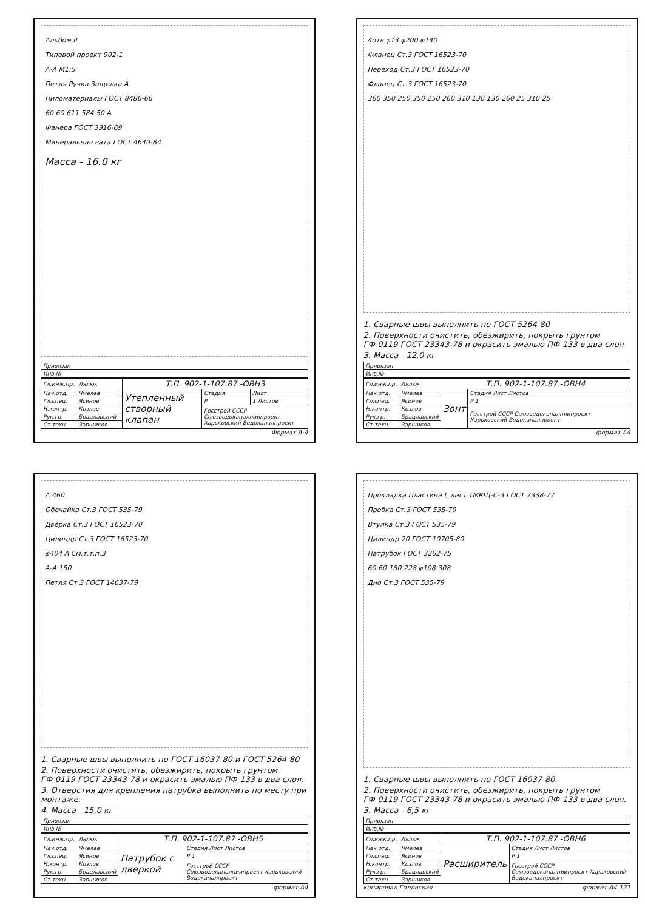Альбом II
Типовой проект 902-1
А-А М1:5
Петля Ручка Защелка А
Пиломатериалы ГОСТ 8486-66
60 60 611 584 50 А
Фанера ГОСТ 3916-69
Минеральная вата ГОСТ 4640-84
Масса - 16.0 кг
| Привязан |
| Инв.№ |
| Гл.инж.пр. | Лялюк | | Т.П. 902-1-107.87 -ОВН3 | | |
| Нач.отд. | Чмелев | | Утепленный створный клапан | Стадия | Лист |
| Гл.спец. | Ясинов | | | Р | 1 Листов |
| Н.контр. | Козлов | | | Госстрой СССР Союзводоканалниипроект Харьковский Водоканалпроект | |
| Рук.гр. | Брацлавский | | | | |
| Ст.техн. | Зарщиков | | | | |
Формат А-4
4отв.φ13 φ200 φ140
Фланец Ст.3 ГОСТ 16523-70
Переход Ст.3 ГОСТ 16523-70
Фланец Ст.3 ГОСТ 16523-70
360 350 250 350 250 260 310 130 130 260 25 310 25
1. Сварные швы выполнить по ГОСТ 5264-80
2. Поверхности очистить, обезжирить, покрыть грунтом ГФ-0119 ГОСТ 23343-78 и окрасить эмалью ПФ-133 в два слоя
3. Масса - 12,0 кг
| Привязан |
| Инв.№ |
| Гл.инж.пр. | Лялюк | Т.П. 902-1-107.87 -ОВН4 | |
| Нач.отд. | Чмелев | Зонт | Стадия Лист Листов |
| Гл.спец. | Ясинов | | Р 1 |
| Н.контр. | Козлов | | Госстрой СССР Союзводоканалниипроект Харьковский Водоканалпроект |
| Рук.гр. | Брацлавский | | |
| Ст.техн. | Зарщиков | | |
формат А4
А 460
Обечайка Ст.3 ГОСТ 535-79
Дверка Ст.3 ГОСТ 16523-70
Цилиндр Ст.3 ГОСТ 16523-70
φ404 А См.т.т.п.3
А-А 150
Петля Ст.3 ГОСТ 14637-79
1. Сварные швы выполнить по ГОСТ 16037-80 и ГОСТ 5264-80
2. Поверхности очистить, обезжирить, покрыть грунтом ГФ-0119 ГОСТ 23343-78 и окрасить эмалью ПФ-133 в два слоя.
3. Отверстия для крепления патрубка выполнить по месту при монтаже.
4. Масса - 15,0 кг
| Привязан |
| Инв.№ |
| Гл.инж.пр. | Лялюк | Т.П. 902-1-107.87 -ОВН5 | |
| Нач.отд. | Чмелев | Патрубок с дверкой | Стадия Лист Листов |
| Гл.спец. | Ясинов | | Р 1 |
| Н.контр. | Козлов | | Госстрой СССР Союзводоканалниипроект Харьковский Водоканалпроект |
| Рук.гр. | Брацлавский | | |
| Ст.техн. | Зарщиков | | |
формат А4
Прокладка Пластина I, лист ТМКЩ-С-3 ГОСТ 7338-77
Пробка Ст.3 ГОСТ 535-79
Втулка Ст.3 ГОСТ 535-79
Цилиндр 20 ГОСТ 10705-80
Патрубок ГОСТ 3262-75
60 60 180 228 φ108 308
Дно Ст.3 ГОСТ 535-79
1. Сварные швы выполнить по ГОСТ 16037-80.
2. Поверхности очистить, обезжирить, покрыть грунтом ГФ-0119 ГОСТ 23343-78 и окрасить эмалью ПФ-133 в два слоя.
3. Масса - 6,5 кг
| Привязан |
| Инв.№ |
| Гл.инж.пр. | Лялюк | Т.П. 902-1-107.87 -ОВН6 | |
| Нач.отд. | Чмелев | Расширитель | Стадия Лист Листов |
| Гл.спец. | Ясинов | | Р 1 |
| Н.контр. | Козлов | | Госстрой СССР Союзводоканалниипроект Харьковский Водоканалпроект |
| Рук.гр. | Брацлавский | | |
| Ст.техн. | Зарщиков | | |
копировал Годовская формат А4 121